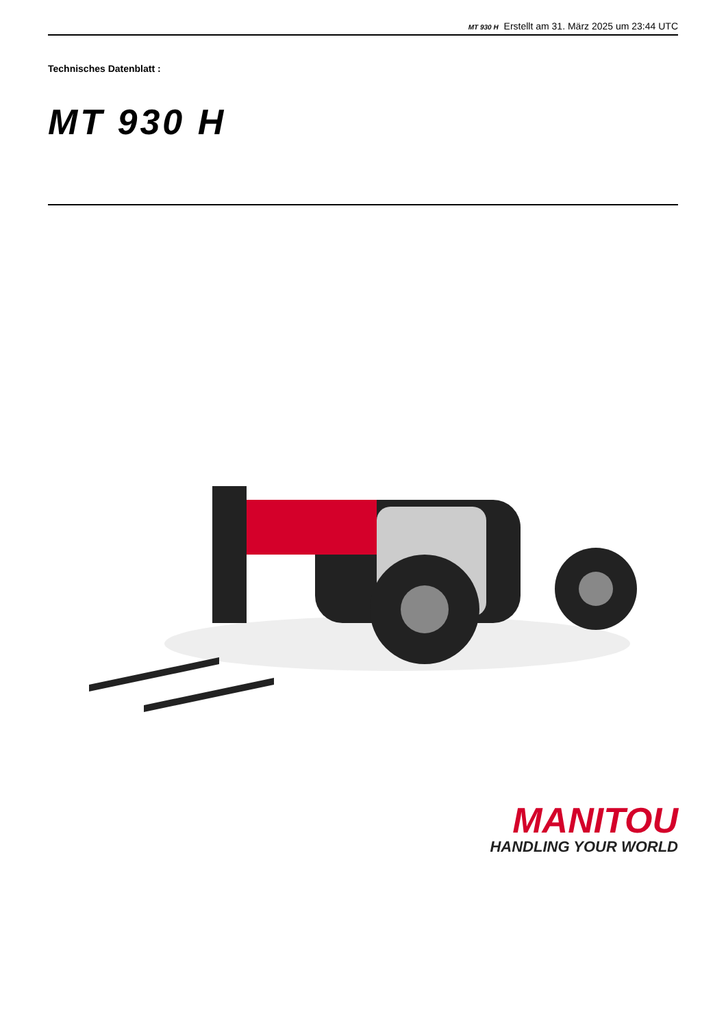MT 930 H Erstellt am 31. März 2025 um 23:44 UTC
Technisches Datenblatt :
MT 930 H
MANITOU
HANDLING YOUR WORLD